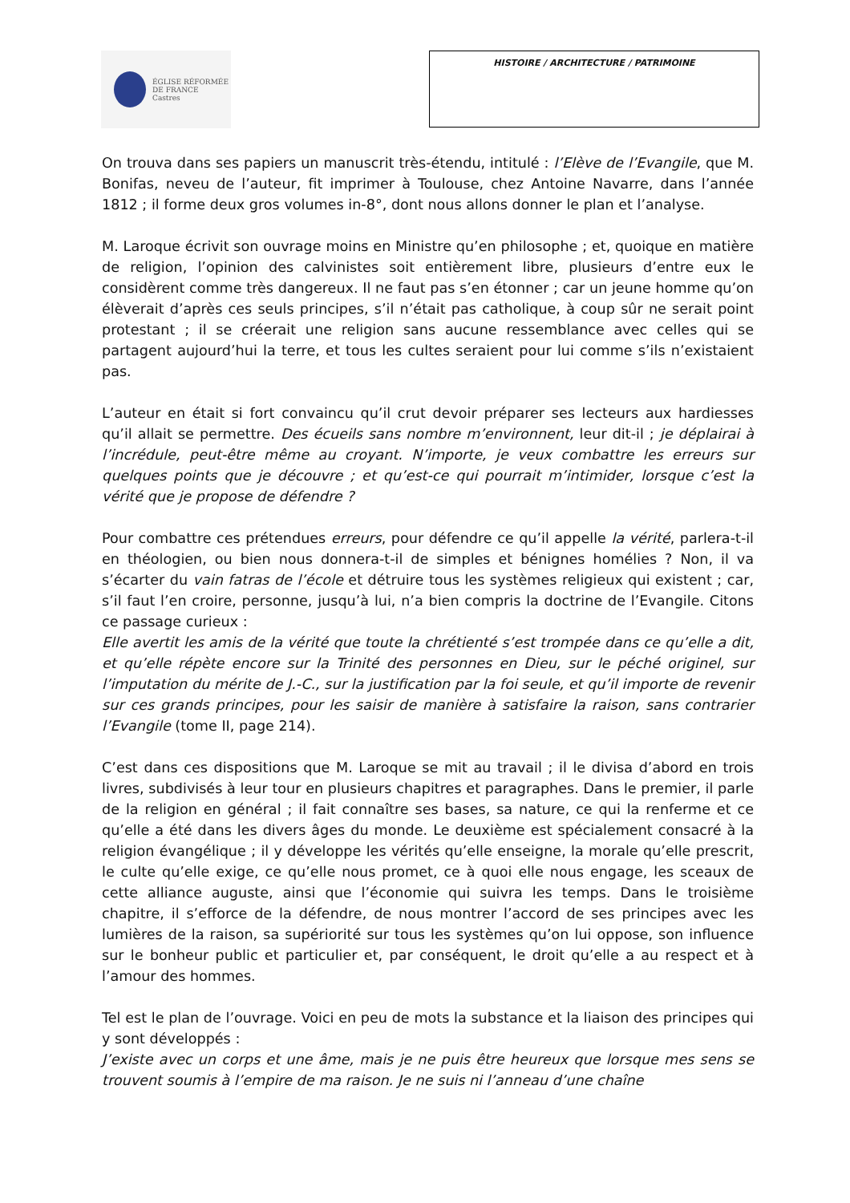ÉGLISE RÉFORMÉE
DE FRANCE
Castres
HISTOIRE / ARCHITECTURE / PATRIMOINE
On trouva dans ses papiers un manuscrit très-étendu, intitulé : l’Elève de l’Evangile, que M. Bonifas, neveu de l’auteur, fit imprimer à Toulouse, chez Antoine Navarre, dans l’année 1812 ; il forme deux gros volumes in-8°, dont nous allons donner le plan et l’analyse.
M. Laroque écrivit son ouvrage moins en Ministre qu’en philosophe ; et, quoique en matière de religion, l’opinion des calvinistes soit entièrement libre, plusieurs d’entre eux le considèrent comme très dangereux. Il ne faut pas s’en étonner ; car un jeune homme qu’on élèverait d’après ces seuls principes, s’il n’était pas catholique, à coup sûr ne serait point protestant ; il se créerait une religion sans aucune ressemblance avec celles qui se partagent aujourd’hui la terre, et tous les cultes seraient pour lui comme s’ils n’existaient pas.
L’auteur en était si fort convaincu qu’il crut devoir préparer ses lecteurs aux hardiesses qu’il allait se permettre. Des écueils sans nombre m’environnent, leur dit-il ; je déplairai à l’incrédule, peut-être même au croyant. N’importe, je veux combattre les erreurs sur quelques points que je découvre ; et qu’est-ce qui pourrait m’intimider, lorsque c’est la vérité que je propose de défendre ?
Pour combattre ces prétendues erreurs, pour défendre ce qu’il appelle la vérité, parlera-t-il en théologien, ou bien nous donnera-t-il de simples et bénignes homélies ? Non, il va s’écarter du vain fatras de l’école et détruire tous les systèmes religieux qui existent ; car, s’il faut l’en croire, personne, jusqu’à lui, n’a bien compris la doctrine de l’Evangile. Citons ce passage curieux :
Elle avertit les amis de la vérité que toute la chrétienté s’est trompée dans ce qu’elle a dit, et qu’elle répète encore sur la Trinité des personnes en Dieu, sur le péché originel, sur l’imputation du mérite de J.-C., sur la justification par la foi seule, et qu’il importe de revenir sur ces grands principes, pour les saisir de manière à satisfaire la raison, sans contrarier l’Evangile (tome II, page 214).
C’est dans ces dispositions que M. Laroque se mit au travail ; il le divisa d’abord en trois livres, subdivisés à leur tour en plusieurs chapitres et paragraphes. Dans le premier, il parle de la religion en général ; il fait connaître ses bases, sa nature, ce qui la renferme et ce qu’elle a été dans les divers âges du monde. Le deuxième est spécialement consacré à la religion évangélique ; il y développe les vérités qu’elle enseigne, la morale qu’elle prescrit, le culte qu’elle exige, ce qu’elle nous promet, ce à quoi elle nous engage, les sceaux de cette alliance auguste, ainsi que l’économie qui suivra les temps. Dans le troisième chapitre, il s’efforce de la défendre, de nous montrer l’accord de ses principes avec les lumières de la raison, sa supériorité sur tous les systèmes qu’on lui oppose, son influence sur le bonheur public et particulier et, par conséquent, le droit qu’elle a au respect et à l’amour des hommes.
Tel est le plan de l’ouvrage. Voici en peu de mots la substance et la liaison des principes qui y sont développés :
J’existe avec un corps et une âme, mais je ne puis être heureux que lorsque mes sens se trouvent soumis à l’empire de ma raison. Je ne suis ni l’anneau d’une chaîne